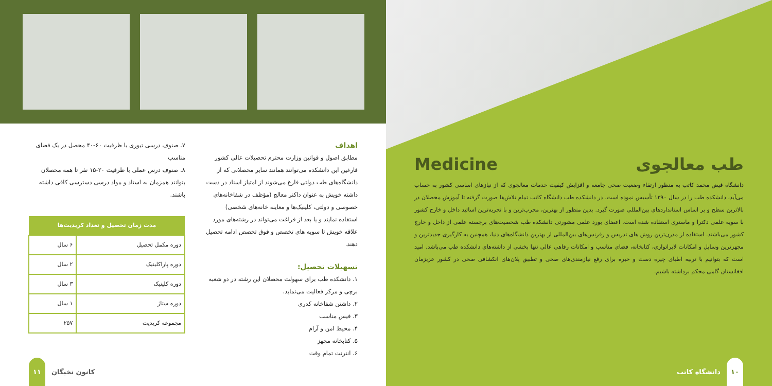اهداف
مطابق اصول و قوانین وزارت محترم تحصیلات عالی کشور فارغین این دانشکده می‌توانند همانند سایر محصلانی که از دانشگاه‌های طب دولتی فارغ می‌شوند از امتیاز اسناد در دست داشته خویش به عنوان داکتر معالج (مؤظف در شفاخانه‌های خصوصی و دولتی، کلینیک‌ها و معاینه خانه‌های شخصی) استفاده نمایند و یا بعد از فراغت می‌تواند در رشته‌های مورد علاقه خویش تا سویه های تخصص و فوق تخصص ادامه تحصیل دهند.
تسهیلات تحصیل:
۱. دانشکده طب برای سهولت محصلان این رشته در دو شعبه برچی و مرکز فعالیت می‌نماید.
۲. داشتن شفاخانه کدری
۳. فیس مناسب
۴. محیط امن و آرام
۵. کتابخانه مجهز
۶. انترنت تمام وقت
۷. صنوف درسی تیوری با ظرفیت ۶۰-۴۰ محصل در یک فضای مناسب
۸. صنوف درس عملی با ظرفیت ۲۰-۱۵ نفر تا همه محصلان بتوانند همزمان به استاد و مواد درسی دسترسی کافی داشته باشند.
| مدت زمان تحصیل و تعداد کریدیت‌ها | |
| --- | --- |
| دوره مکمل تحصیل | ۶ سال |
| دوره پاراکلینیک | ۲ سال |
| دوره کلینیک | ۳ سال |
| دوره ستاژ | ۱ سال |
| مجموعه کریدیت | ۲۵۷ |
۱۱
کانون نخبگان
طب معالجوی Medicine
دانشگاه فیض محمد کاتب به منظور ارتقاء وضعیت صحی جامعه و افزایش کیفیت خدمات معالجوی که از نیازهای اساسی کشور به حساب می‌آید، دانشکده طب را در سال ۱۳۹۰ تأسیس نموده است. در دانشکده طب دانشگاه کاتب تمام تلاش‌ها صورت گرفته تا آموزش محصلان در بالاترین سطح و بر اساس استانداردهای بین‌المللی صورت گیرد. بدین منظور از بهترین، مجرب‌ترین و با تجربه‌ترین اساتید داخل و خارج کشور با سویه علمی دکترا و ماستری استفاده شده است. اعضای بورد علمی مشورتی دانشکده طب شخصیت‌های برجسته علمی از داخل و خارج کشور می‌باشند. استفاده از مدرن‌ترین روش های تدریس و رفرنس‌های بین‌المللی از بهترین دانشگاه‌های دنیا، همچنین به کارگیری جدیدترین و مجهزترین وسایل و امکانات لابراتواری، کتابخانه، فضای مناسب و امکانات رفاهی عالی تنها بخشی از داشته‌های دانشکده طب می‌باشد. امید است که بتوانیم با تربیه اطبای چیره دست و خبره برای رفع نیازمندی‌های صحی و تطبیق پلان‌های انکشافی صحی در کشور عزیزمان افغانستان گامی محکم برداشته باشیم.
۱۰
دانشگاه کاتب